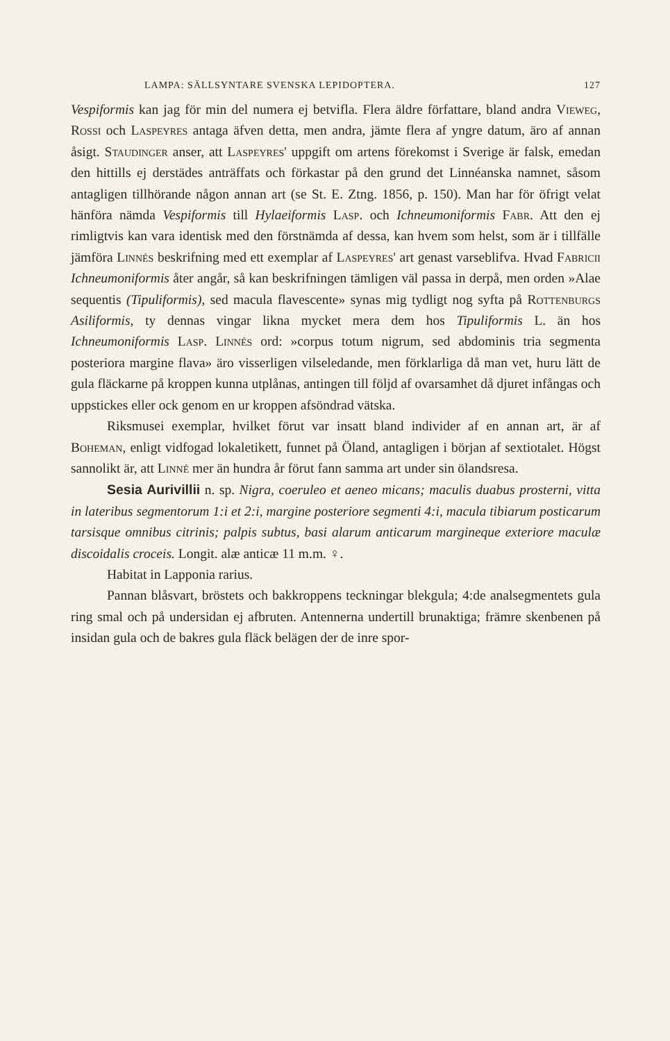LAMPA: SÄLLSYNTARE SVENSKA LEPIDOPTERA. 127
Vespiformis kan jag för min del numera ej betvifla. Flera äldre författare, bland andra Vieweg, Rossi och Laspeyres antaga äfven detta, men andra, jämte flera af yngre datum, äro af annan åsigt. Staudinger anser, att Laspeyres' uppgift om artens förekomst i Sverige är falsk, emedan den hittills ej derstädes anträffats och förkastar på den grund det Linnéanska namnet, såsom antagligen tillhörande någon annan art (se St. E. Ztng. 1856, p. 150). Man har för öfrigt velat hänföra nämda Vespiformis till Hylaeiformis Lasp. och Ichneumoniformis Fabr. Att den ej rimligtvis kan vara identisk med den förstnämda af dessa, kan hvem som helst, som är i tillfälle jämföra Linnés beskrifning med ett exemplar af Laspeyres' art genast varseblifva. Hvad Fabricii Ichneumoniformis åter angår, så kan beskrifningen tämligen väl passa in derpå, men orden »Alae sequentis (Tipuliformis), sed macula flavescente» synas mig tydligt nog syfta på Rottenburgs Asiliformis, ty dennas vingar likna mycket mera dem hos Tipuliformis L. än hos Ichneumoniformis Lasp. Linnés ord: »corpus totum nigrum, sed abdominis tria segmenta posteriora margine flava» äro visserligen vilseledande, men förklarliga då man vet, huru lätt de gula fläckarne på kroppen kunna utplånas, antingen till följd af ovarsamhet då djuret infångas och uppstickes eller ock genom en ur kroppen afsöndrad vätska.
Riksmusei exemplar, hvilket förut var insatt bland individer af en annan art, är af Boheman, enligt vidfogad lokaletikett, funnet på Öland, antagligen i början af sextiotalet. Högst sannolikt är, att Linné mer än hundra år förut fann samma art under sin ölandsresa.
Sesia Aurivillii n. sp. Nigra, coeruleo et aeneo micans; maculis duabus prosterni, vitta in lateribus segmentorum 1:i et 2:i, margine posteriore segmenti 4:i, macula tibiarum posticarum tarsisque omnibus citrinis; palpis subtus, basi alarum anticarum margineque exteriore maculæ discoidalis croceis. Longit. alæ anticæ 11 m.m. ♀.
Habitat in Lapponia rarius.
Pannan blåsvart, bröstets och bakkroppens teckningar blekgula; 4:de analsegmentets gula ring smal och på undersidan ej afbruten. Antennerna undertill brunaktiga; främre skenbenen på insidan gula och de bakres gula fläck belägen der de inre spor-